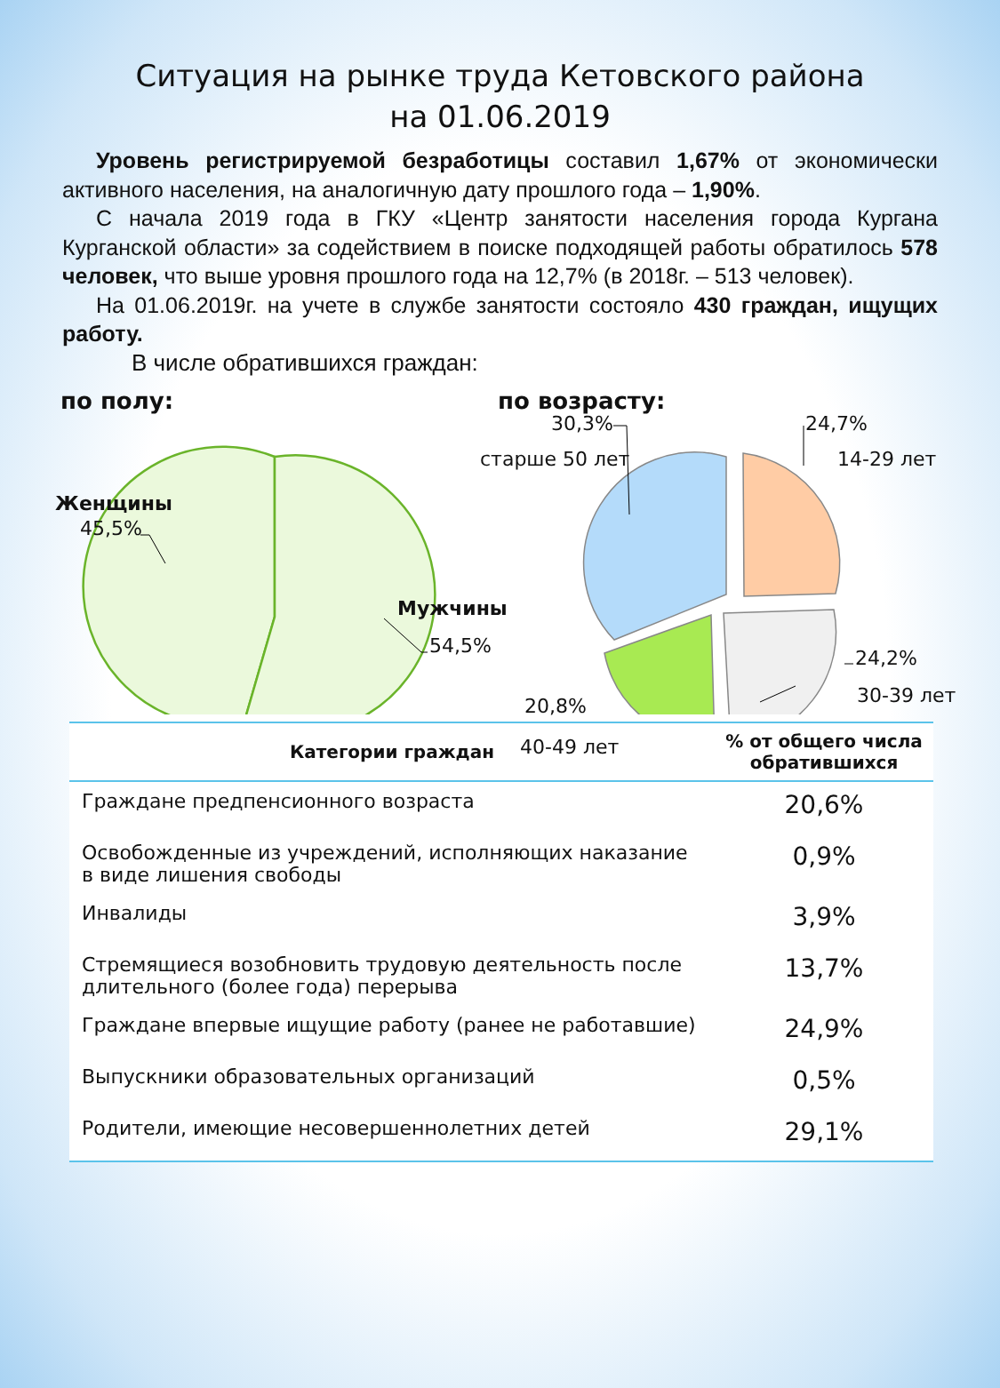Ситуация на рынке труда Кетовского района
на 01.06.2019
Уровень регистрируемой безработицы составил 1,67% от экономически активного населения, на аналогичную дату прошлого года – 1,90%.
С начала 2019 года в ГКУ «Центр занятости населения города Кургана Курганской области» за содействием в поиске подходящей работы обратилось 578 человек, что выше уровня прошлого года на 12,7% (в 2018г. – 513 человек).
На 01.06.2019г. на учете в службе занятости состояло 430 граждан, ищущих работу.
В числе обратившихся граждан:
по полу:
Женщины
45,5%
Мужчины
54,5%
по возрасту:
30,3%
старше 50 лет
24,7%
14-29 лет
24,2%
30-39 лет
20,8%
40-49 лет
| Категории граждан | % от общего числа обратившихся |
| --- | --- |
| Граждане предпенсионного возраста | 20,6% |
| Освобожденные из учреждений, исполняющих наказание в виде лишения свободы | 0,9% |
| Инвалиды | 3,9% |
| Стремящиеся возобновить трудовую деятельность после длительного (более года) перерыва | 13,7% |
| Граждане впервые ищущие работу (ранее не работавшие) | 24,9% |
| Выпускники образовательных организаций | 0,5% |
| Родители, имеющие несовершеннолетних детей | 29,1% |